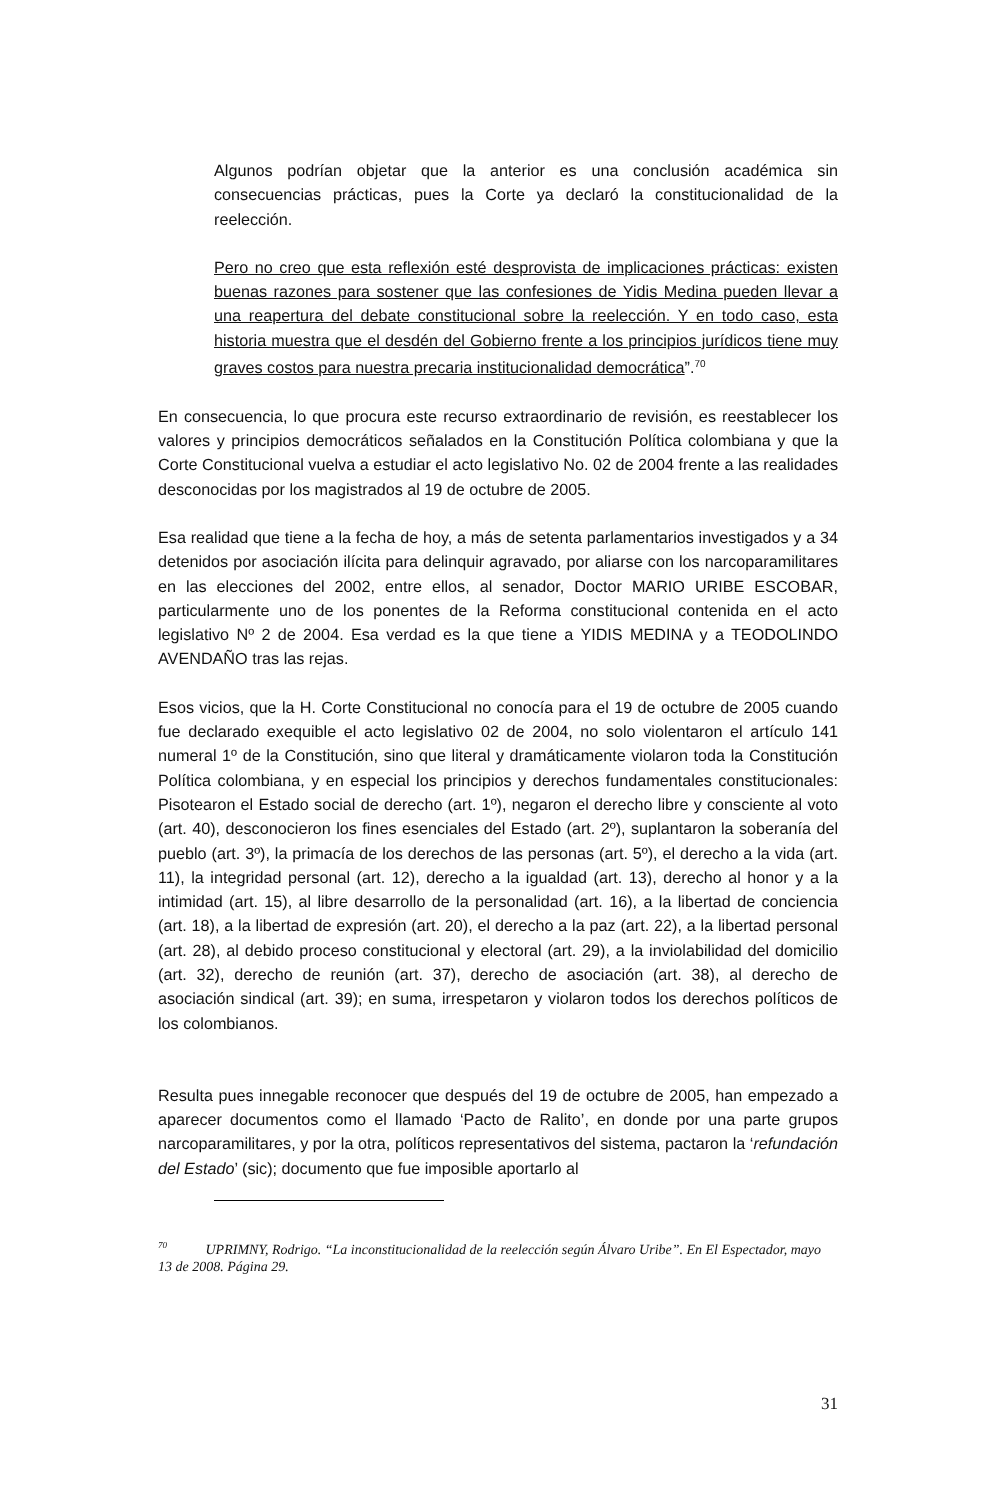Algunos podrían objetar que la anterior es una conclusión académica sin consecuencias prácticas, pues la Corte ya declaró la constitucionalidad de la reelección.
Pero no creo que esta reflexión esté desprovista de implicaciones prácticas: existen buenas razones para sostener que las confesiones de Yidis Medina pueden llevar a una reapertura del debate constitucional sobre la reelección. Y en todo caso, esta historia muestra que el desdén del Gobierno frente a los principios jurídicos tiene muy graves costos para nuestra precaria institucionalidad democrática”.<sup>70</sup>
En consecuencia, lo que procura este recurso extraordinario de revisión, es reestablecer los valores y principios democráticos señalados en la Constitución Política colombiana y que la Corte Constitucional vuelva a estudiar el acto legislativo No. 02 de 2004 frente a las realidades desconocidas por los magistrados al 19 de octubre de 2005.
Esa realidad que tiene a la fecha de hoy, a más de setenta parlamentarios investigados y a 34 detenidos por asociación ilícita para delinquir agravado, por aliarse con los narcoparamilitares en las elecciones del 2002, entre ellos, al senador, Doctor MARIO URIBE ESCOBAR, particularmente uno de los ponentes de la Reforma constitucional contenida en el acto legislativo Nº 2 de 2004. Esa verdad es la que tiene a YIDIS MEDINA y a TEODOLINDO AVENDAÑO tras las rejas.
Esos vicios, que la H. Corte Constitucional no conocía para el 19 de octubre de 2005 cuando fue declarado exequible el acto legislativo 02 de 2004, no solo violentaron el artículo 141 numeral 1º de la Constitución, sino que literal y dramáticamente violaron toda la Constitución Política colombiana, y en especial los principios y derechos fundamentales constitucionales: Pisotearon el Estado social de derecho (art. 1º), negaron el derecho libre y consciente al voto (art. 40), desconocieron los fines esenciales del Estado (art. 2º), suplantaron la soberanía del pueblo (art. 3º), la primacía de los derechos de las personas (art. 5º), el derecho a la vida (art. 11), la integridad personal (art. 12), derecho a la igualdad (art. 13), derecho al honor y a la intimidad (art. 15), al libre desarrollo de la personalidad (art. 16), a la libertad de conciencia (art. 18), a la libertad de expresión (art. 20), el derecho a la paz (art. 22), a la libertad personal (art. 28), al debido proceso constitucional y electoral (art. 29), a la inviolabilidad del domicilio (art. 32), derecho de reunión (art. 37), derecho de asociación (art. 38), al derecho de asociación sindical (art. 39); en suma, irrespetaron y violaron todos los derechos políticos de los colombianos.
Resulta pues innegable reconocer que después del 19 de octubre de 2005, han empezado a aparecer documentos como el llamado ‘Pacto de Ralito’, en donde por una parte grupos narcoparamilitares, y por la otra, políticos representativos del sistema, pactaron la ‘refundación del Estado’ (sic); documento que fue imposible aportarlo al
<sup>70</sup> UPRIMNY, Rodrigo. “La inconstitucionalidad de la reelección según Álvaro Uribe”. En El Espectador, mayo 13 de 2008. Página 29.
31